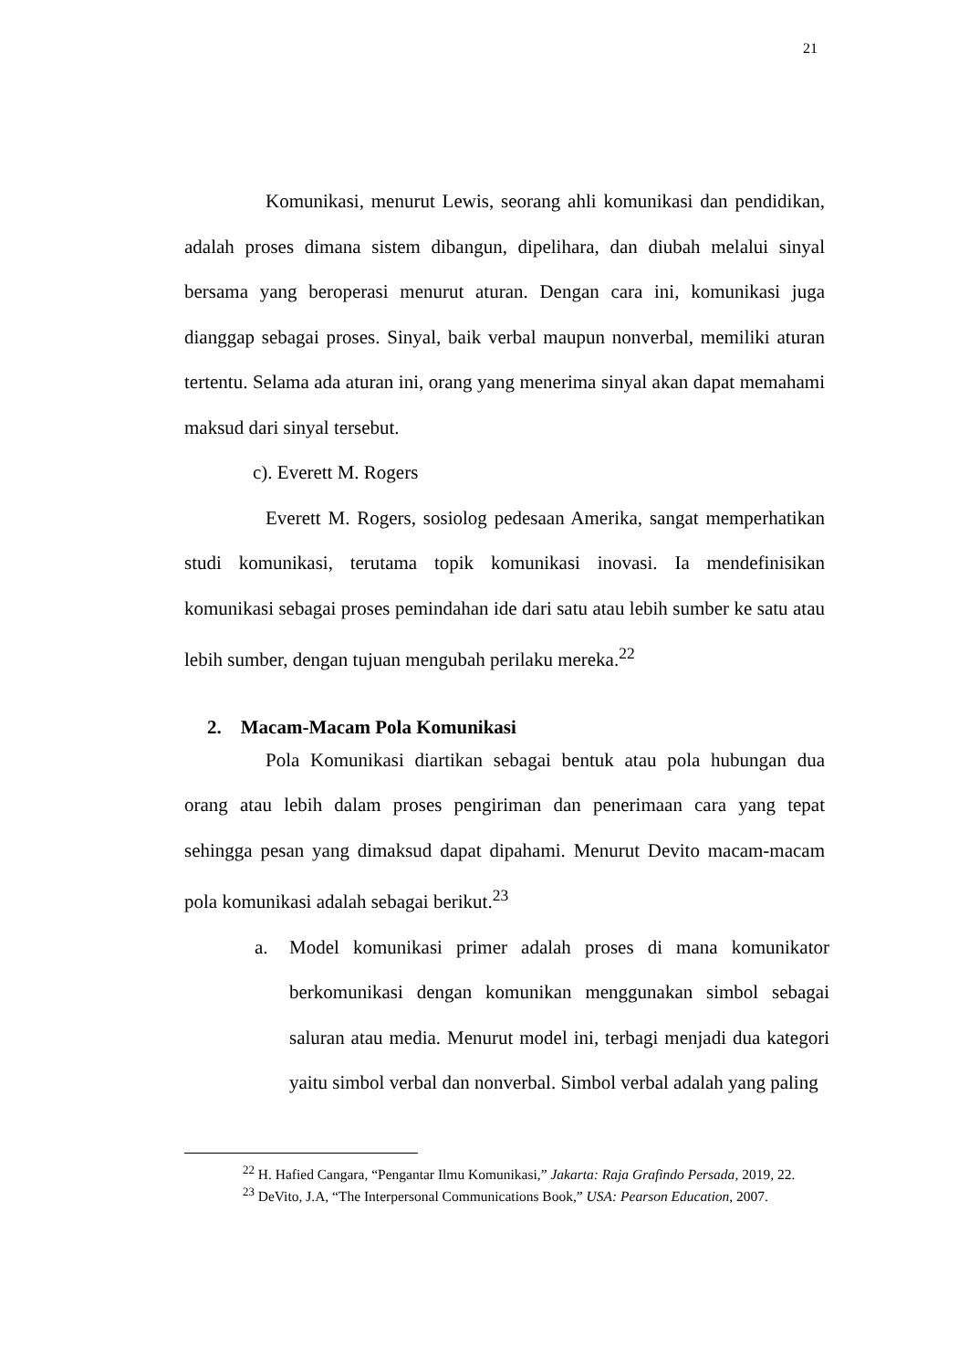21
Komunikasi, menurut Lewis, seorang ahli komunikasi dan pendidikan, adalah proses dimana sistem dibangun, dipelihara, dan diubah melalui sinyal bersama yang beroperasi menurut aturan. Dengan cara ini, komunikasi juga dianggap sebagai proses. Sinyal, baik verbal maupun nonverbal, memiliki aturan tertentu. Selama ada aturan ini, orang yang menerima sinyal akan dapat memahami maksud dari sinyal tersebut.
c). Everett M. Rogers
Everett M. Rogers, sosiolog pedesaan Amerika, sangat memperhatikan studi komunikasi, terutama topik komunikasi inovasi. Ia mendefinisikan komunikasi sebagai proses pemindahan ide dari satu atau lebih sumber ke satu atau lebih sumber, dengan tujuan mengubah perilaku mereka.<sup>22</sup>
2. Macam-Macam Pola Komunikasi
Pola Komunikasi diartikan sebagai bentuk atau pola hubungan dua orang atau lebih dalam proses pengiriman dan penerimaan cara yang tepat sehingga pesan yang dimaksud dapat dipahami. Menurut Devito macam-macam pola komunikasi adalah sebagai berikut.<sup>23</sup>
a. Model komunikasi primer adalah proses di mana komunikator berkomunikasi dengan komunikan menggunakan simbol sebagai saluran atau media. Menurut model ini, terbagi menjadi dua kategori yaitu simbol verbal dan nonverbal. Simbol verbal adalah yang paling
<sup>22</sup> H. Hafied Cangara, “Pengantar Ilmu Komunikasi,” Jakarta: Raja Grafindo Persada, 2019, 22.
<sup>23</sup> DeVito, J.A, “The Interpersonal Communications Book,” USA: Pearson Education, 2007.